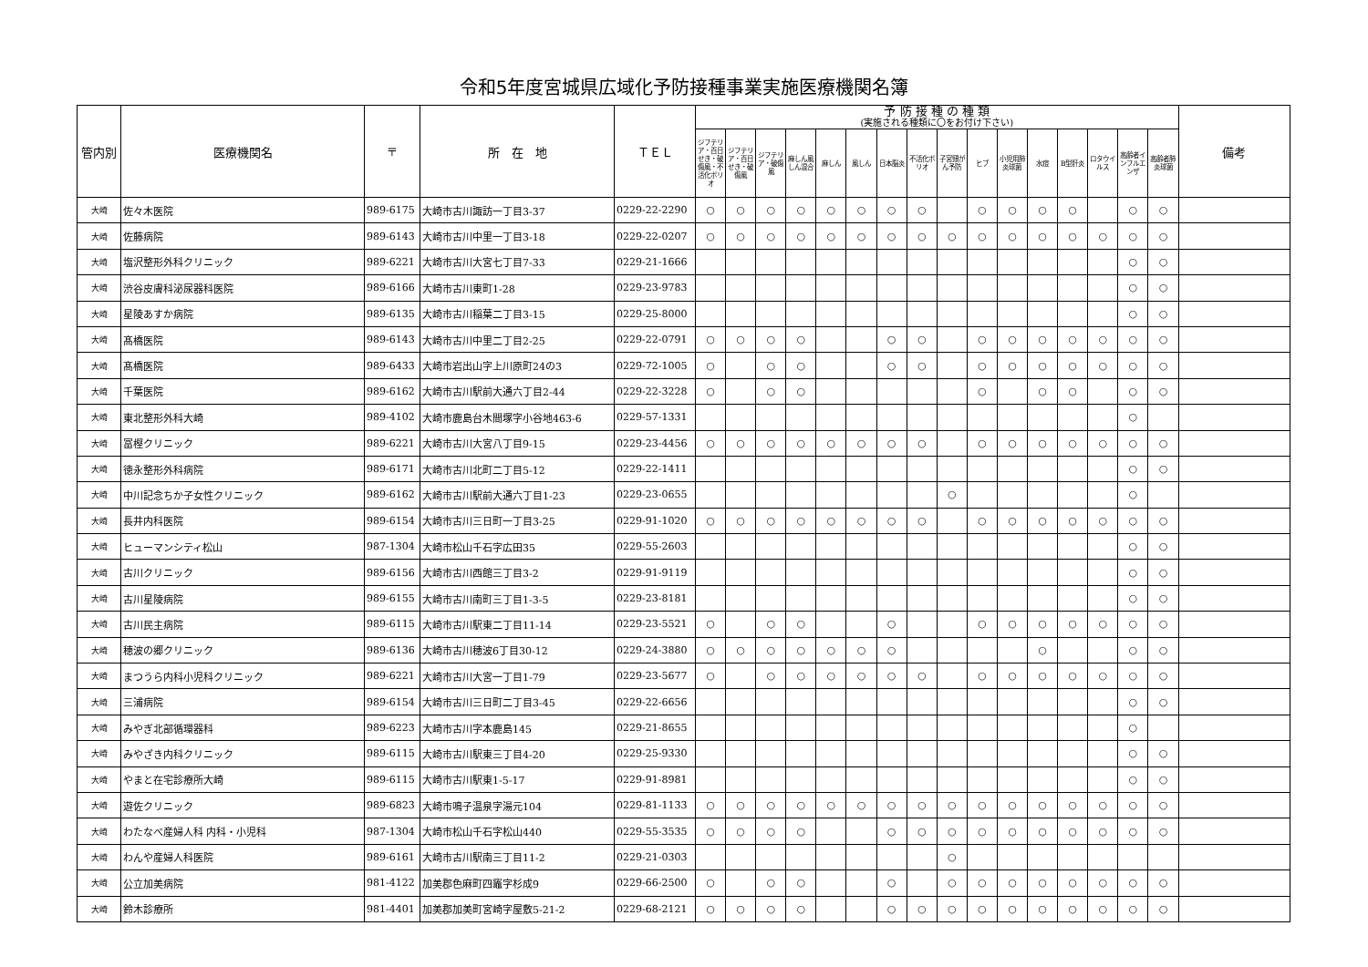令和5年度宮城県広域化予防接種事業実施医療機関名簿
| 管内別 | 医療機関名 | 〒 | 所 在 地 | ＴＥＬ | 予 防 接 種 の 種 類 (実施される種類に〇をお付け下さい) | | | | | | | | | | | | | | | | 備考 |
| --- | --- | --- | --- | --- | --- | --- | --- | --- | --- | --- | --- | --- | --- | --- | --- | --- | --- | --- | --- | --- | --- |
| | | | | | ジフテリア・百日せき・破傷風・不活化ポリオ | ジフテリア・百日せき・破傷風 | ジフテリア・破傷風 | 麻しん風しん混合 | 麻しん | 風しん | 日本脳炎 | 不活化ポリオ | 子宮頸がん予防 | ヒブ | 小児用肺炎球菌 | 水痘 | B型肝炎 | ロタウイルス | 高齢者インフルエンザ | 高齢者肺炎球菌 | |
| 大崎 | 佐々木医院 | 989-6175 | 大崎市古川諏訪一丁目3-37 | 0229-22-2290 | ○ | ○ | ○ | ○ | ○ | ○ | ○ | ○ | | ○ | ○ | ○ | ○ | | ○ | ○ | |
| 大崎 | 佐藤病院 | 989-6143 | 大崎市古川中里一丁目3-18 | 0229-22-0207 | ○ | ○ | ○ | ○ | ○ | ○ | ○ | ○ | ○ | ○ | ○ | ○ | ○ | ○ | ○ | ○ | |
| 大崎 | 塩沢整形外科クリニック | 989-6221 | 大崎市古川大宮七丁目7-33 | 0229-21-1666 | | | | | | | | | | | | | | | ○ | ○ | |
| 大崎 | 渋谷皮膚科泌尿器科医院 | 989-6166 | 大崎市古川東町1-28 | 0229-23-9783 | | | | | | | | | | | | | | | ○ | ○ | |
| 大崎 | 星陵あすか病院 | 989-6135 | 大崎市古川稲葉二丁目3-15 | 0229-25-8000 | | | | | | | | | | | | | | | ○ | ○ | |
| 大崎 | 髙橋医院 | 989-6143 | 大崎市古川中里二丁目2-25 | 0229-22-0791 | ○ | ○ | ○ | ○ | | | ○ | ○ | | ○ | ○ | ○ | ○ | ○ | ○ | ○ | |
| 大崎 | 髙橋医院 | 989-6433 | 大崎市岩出山字上川原町24の3 | 0229-72-1005 | ○ | | ○ | ○ | | | ○ | ○ | | ○ | ○ | ○ | ○ | ○ | ○ | ○ | |
| 大崎 | 千葉医院 | 989-6162 | 大崎市古川駅前大通六丁目2-44 | 0229-22-3228 | ○ | | ○ | ○ | | | | | | ○ | | ○ | ○ | | ○ | ○ | |
| 大崎 | 東北整形外科大崎 | 989-4102 | 大崎市鹿島台木間塚字小谷地463-6 | 0229-57-1331 | | | | | | | | | | | | | | | ○ | | |
| 大崎 | 冨樫クリニック | 989-6221 | 大崎市古川大宮八丁目9-15 | 0229-23-4456 | ○ | ○ | ○ | ○ | ○ | ○ | ○ | ○ | | ○ | ○ | ○ | ○ | ○ | ○ | ○ | |
| 大崎 | 徳永整形外科病院 | 989-6171 | 大崎市古川北町二丁目5-12 | 0229-22-1411 | | | | | | | | | | | | | | | ○ | ○ | |
| 大崎 | 中川記念ちか子女性クリニック | 989-6162 | 大崎市古川駅前大通六丁目1-23 | 0229-23-0655 | | | | | | | | | ○ | | | | | | ○ | | |
| 大崎 | 長井内科医院 | 989-6154 | 大崎市古川三日町一丁目3-25 | 0229-91-1020 | ○ | ○ | ○ | ○ | ○ | ○ | ○ | ○ | | ○ | ○ | ○ | ○ | ○ | ○ | ○ | |
| 大崎 | ヒューマンシティ松山 | 987-1304 | 大崎市松山千石字広田35 | 0229-55-2603 | | | | | | | | | | | | | | | ○ | ○ | |
| 大崎 | 古川クリニック | 989-6156 | 大崎市古川西館三丁目3-2 | 0229-91-9119 | | | | | | | | | | | | | | | ○ | ○ | |
| 大崎 | 古川星陵病院 | 989-6155 | 大崎市古川南町三丁目1-3-5 | 0229-23-8181 | | | | | | | | | | | | | | | ○ | ○ | |
| 大崎 | 古川民主病院 | 989-6115 | 大崎市古川駅東二丁目11-14 | 0229-23-5521 | ○ | | ○ | ○ | | | ○ | | | ○ | ○ | ○ | ○ | ○ | ○ | ○ | |
| 大崎 | 穂波の郷クリニック | 989-6136 | 大崎市古川穂波6丁目30-12 | 0229-24-3880 | ○ | ○ | ○ | ○ | ○ | ○ | ○ | | | | | ○ | | | ○ | ○ | |
| 大崎 | まつうら内科小児科クリニック | 989-6221 | 大崎市古川大宮一丁目1-79 | 0229-23-5677 | ○ | | ○ | ○ | ○ | ○ | ○ | ○ | | ○ | ○ | ○ | ○ | ○ | ○ | ○ | |
| 大崎 | 三浦病院 | 989-6154 | 大崎市古川三日町二丁目3-45 | 0229-22-6656 | | | | | | | | | | | | | | | ○ | ○ | |
| 大崎 | みやぎ北部循環器科 | 989-6223 | 大崎市古川字本鹿島145 | 0229-21-8655 | | | | | | | | | | | | | | | ○ | | |
| 大崎 | みやざき内科クリニック | 989-6115 | 大崎市古川駅東三丁目4-20 | 0229-25-9330 | | | | | | | | | | | | | | | ○ | ○ | |
| 大崎 | やまと在宅診療所大崎 | 989-6115 | 大崎市古川駅東1-5-17 | 0229-91-8981 | | | | | | | | | | | | | | | ○ | ○ | |
| 大崎 | 遊佐クリニック | 989-6823 | 大崎市鳴子温泉字湯元104 | 0229-81-1133 | ○ | ○ | ○ | ○ | ○ | ○ | ○ | ○ | ○ | ○ | ○ | ○ | ○ | ○ | ○ | ○ | |
| 大崎 | わたなべ産婦人科 内科・小児科 | 987-1304 | 大崎市松山千石字松山440 | 0229-55-3535 | ○ | ○ | ○ | ○ | | | ○ | ○ | ○ | ○ | ○ | ○ | ○ | ○ | ○ | ○ | |
| 大崎 | わんや産婦人科医院 | 989-6161 | 大崎市古川駅南三丁目11-2 | 0229-21-0303 | | | | | | | | | ○ | | | | | | | | |
| 大崎 | 公立加美病院 | 981-4122 | 加美郡色麻町四竈字杉成9 | 0229-66-2500 | ○ | | ○ | ○ | | | ○ | | ○ | ○ | ○ | ○ | ○ | ○ | ○ | ○ | |
| 大崎 | 鈴木診療所 | 981-4401 | 加美郡加美町宮崎字屋敷5-21-2 | 0229-68-2121 | ○ | ○ | ○ | ○ | | | ○ | ○ | ○ | ○ | ○ | ○ | ○ | ○ | ○ | ○ | |